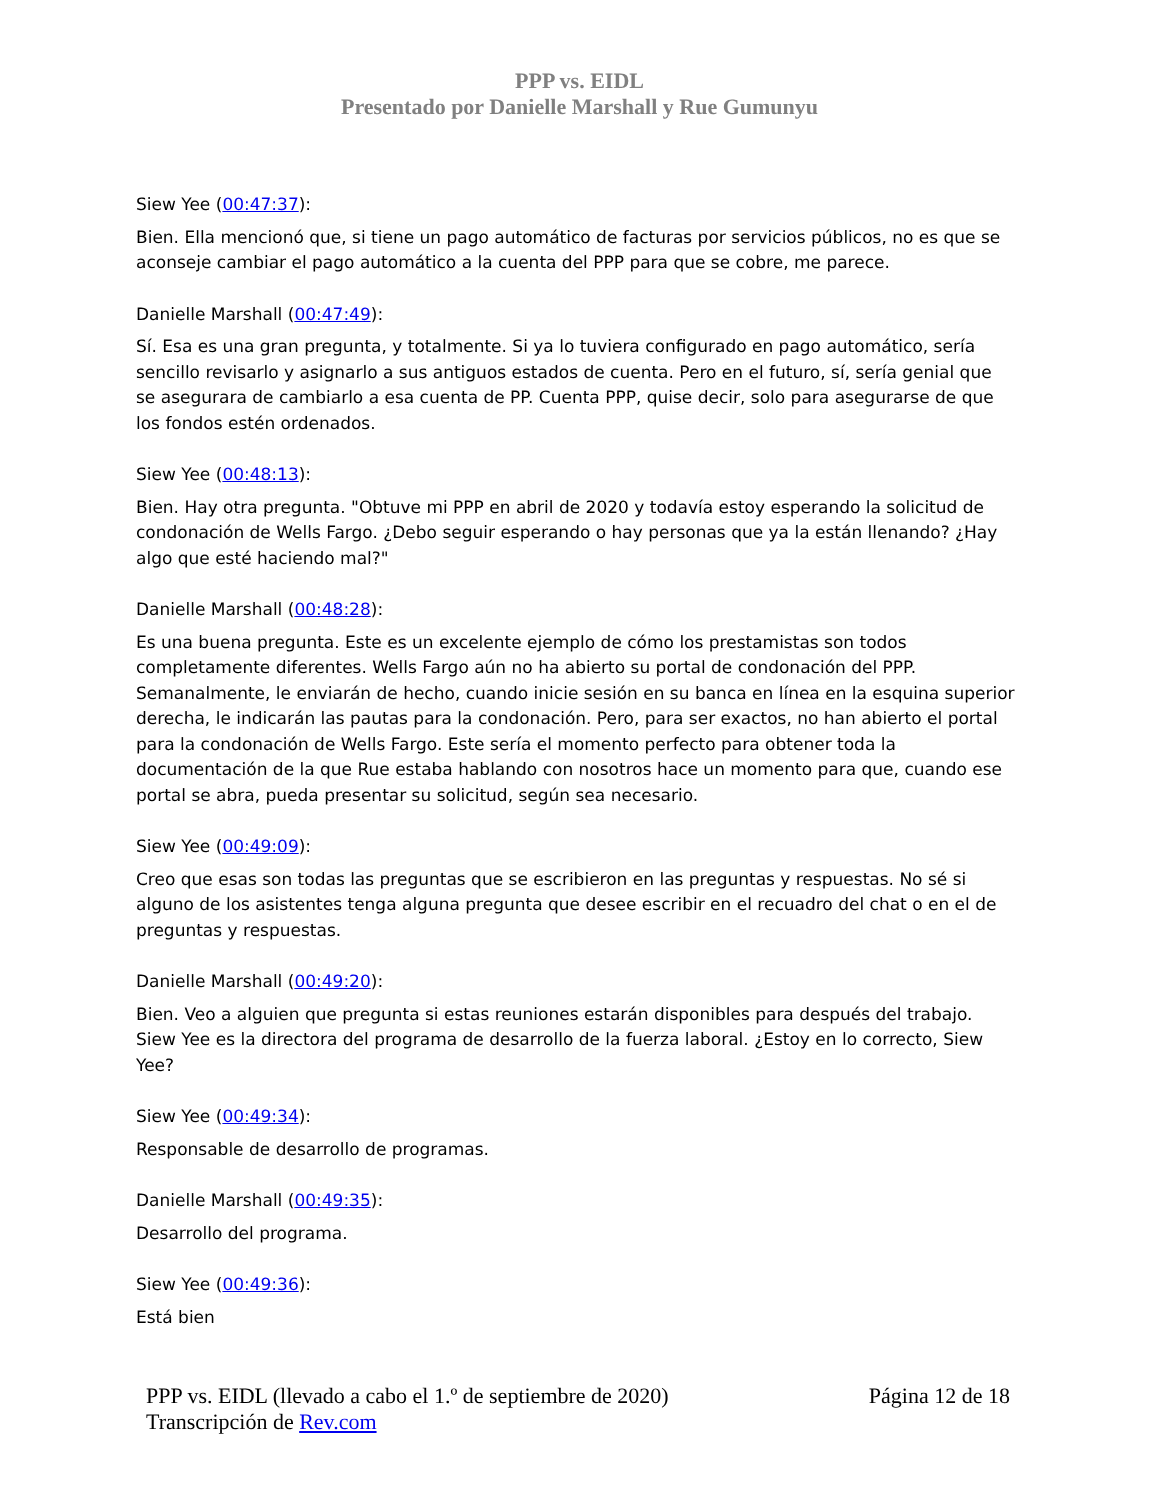PPP vs. EIDL
Presentado por Danielle Marshall y Rue Gumunyu
Siew Yee (00:47:37):
Bien. Ella mencionó que, si tiene un pago automático de facturas por servicios públicos, no es que se aconseje cambiar el pago automático a la cuenta del PPP para que se cobre, me parece.
Danielle Marshall (00:47:49):
Sí. Esa es una gran pregunta, y totalmente. Si ya lo tuviera configurado en pago automático, sería sencillo revisarlo y asignarlo a sus antiguos estados de cuenta. Pero en el futuro, sí, sería genial que se asegurara de cambiarlo a esa cuenta de PP. Cuenta PPP, quise decir, solo para asegurarse de que los fondos estén ordenados.
Siew Yee (00:48:13):
Bien. Hay otra pregunta. "Obtuve mi PPP en abril de 2020 y todavía estoy esperando la solicitud de condonación de Wells Fargo. ¿Debo seguir esperando o hay personas que ya la están llenando? ¿Hay algo que esté haciendo mal?"
Danielle Marshall (00:48:28):
Es una buena pregunta. Este es un excelente ejemplo de cómo los prestamistas son todos completamente diferentes. Wells Fargo aún no ha abierto su portal de condonación del PPP. Semanalmente, le enviarán de hecho, cuando inicie sesión en su banca en línea en la esquina superior derecha, le indicarán las pautas para la condonación. Pero, para ser exactos, no han abierto el portal para la condonación de Wells Fargo. Este sería el momento perfecto para obtener toda la documentación de la que Rue estaba hablando con nosotros hace un momento para que, cuando ese portal se abra, pueda presentar su solicitud, según sea necesario.
Siew Yee (00:49:09):
Creo que esas son todas las preguntas que se escribieron en las preguntas y respuestas. No sé si alguno de los asistentes tenga alguna pregunta que desee escribir en el recuadro del chat o en el de preguntas y respuestas.
Danielle Marshall (00:49:20):
Bien. Veo a alguien que pregunta si estas reuniones estarán disponibles para después del trabajo. Siew Yee es la directora del programa de desarrollo de la fuerza laboral. ¿Estoy en lo correcto, Siew Yee?
Siew Yee (00:49:34):
Responsable de desarrollo de programas.
Danielle Marshall (00:49:35):
Desarrollo del programa.
Siew Yee (00:49:36):
Está bien
PPP vs. EIDL (llevado a cabo el 1.º de septiembre de 2020) Página 12 de 18
Transcripción de Rev.com